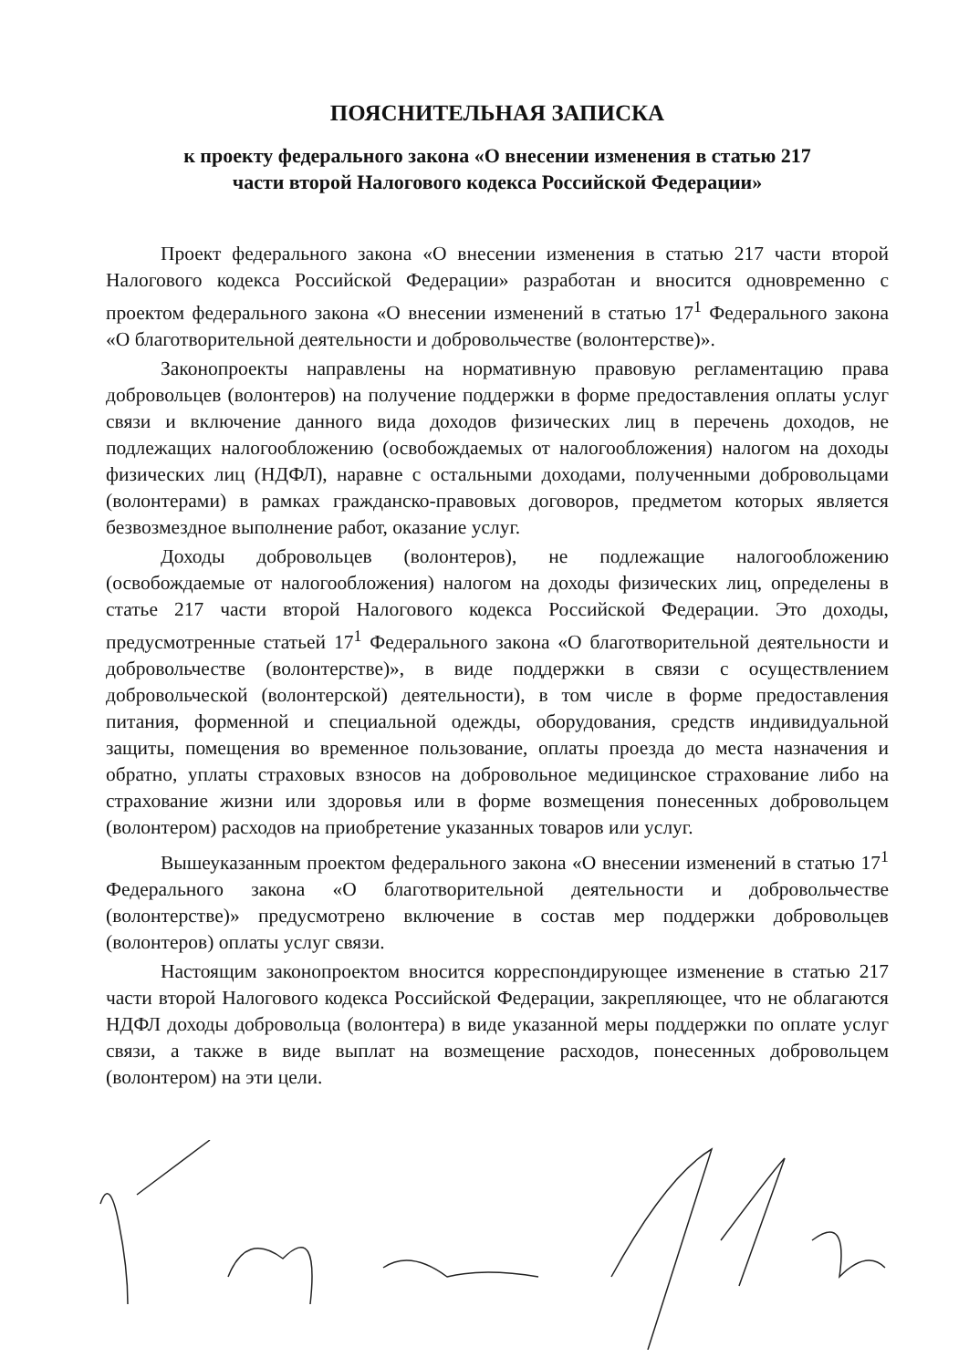ПОЯСНИТЕЛЬНАЯ ЗАПИСКА
к проекту федерального закона «О внесении изменения в статью 217
части второй Налогового кодекса Российской Федерации»
Проект федерального закона «О внесении изменения в статью 217 части второй Налогового кодекса Российской Федерации» разработан и вносится одновременно с проектом федерального закона «О внесении изменений в статью 17<sup>1</sup> Федерального закона «О благотворительной деятельности и добровольчестве (волонтерстве)».
Законопроекты направлены на нормативную правовую регламентацию права добровольцев (волонтеров) на получение поддержки в форме предоставления оплаты услуг связи и включение данного вида доходов физических лиц в перечень доходов, не подлежащих налогообложению (освобождаемых от налогообложения) налогом на доходы физических лиц (НДФЛ), наравне с остальными доходами, полученными добровольцами (волонтерами) в рамках гражданско-правовых договоров, предметом которых является безвозмездное выполнение работ, оказание услуг.
Доходы добровольцев (волонтеров), не подлежащие налогообложению (освобождаемые от налогообложения) налогом на доходы физических лиц, определены в статье 217 части второй Налогового кодекса Российской Федерации. Это доходы, предусмотренные статьей 17<sup>1</sup> Федерального закона «О благотворительной деятельности и добровольчестве (волонтерстве)», в виде поддержки в связи с осуществлением добровольческой (волонтерской) деятельности), в том числе в форме предоставления питания, форменной и специальной одежды, оборудования, средств индивидуальной защиты, помещения во временное пользование, оплаты проезда до места назначения и обратно, уплаты страховых взносов на добровольное медицинское страхование либо на страхование жизни или здоровья или в форме возмещения понесенных добровольцем (волонтером) расходов на приобретение указанных товаров или услуг.
Вышеуказанным проектом федерального закона «О внесении изменений в статью 17<sup>1</sup> Федерального закона «О благотворительной деятельности и добровольчестве (волонтерстве)» предусмотрено включение в состав мер поддержки добровольцев (волонтеров) оплаты услуг связи.
Настоящим законопроектом вносится корреспондирующее изменение в статью 217 части второй Налогового кодекса Российской Федерации, закрепляющее, что не облагаются НДФЛ доходы добровольца (волонтера) в виде указанной меры поддержки по оплате услуг связи, а также в виде выплат на возмещение расходов, понесенных добровольцем (волонтером) на эти цели.